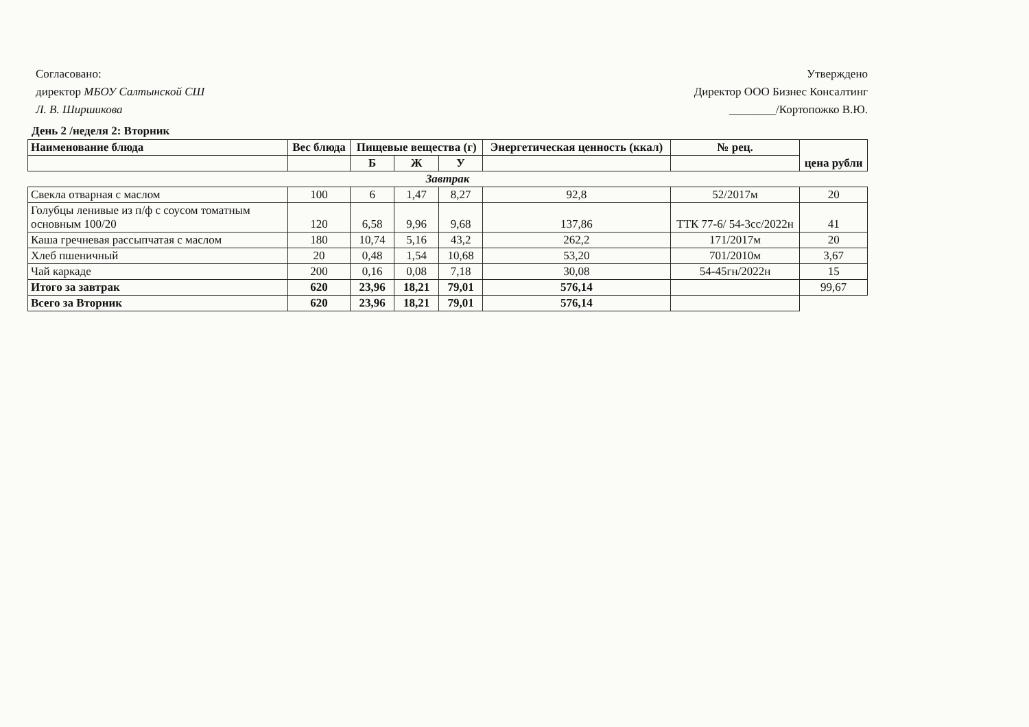Согласовано:
директор МБОУ Салтынской СШ
Л. В. Ширшикова
Утверждено
Директор ООО Бизнес Консалтинг
________/Кортопожко В.Ю.
День 2 /неделя 2: Вторник
| Наименование блюда | Вес блюда | Пищевые вещества (г) | | | Энергетическая ценность (ккал) | № рец. | цена рубли |
| --- | --- | --- | --- | --- | --- | --- | --- |
| | | Б | Ж | У | | | |
| Завтрак | | | | | | | |
| Свекла отварная с маслом | 100 | 6 | 1,47 | 8,27 | 92,8 | 52/2017м | 20 |
| Голубцы ленивые из п/ф с соусом томатным основным 100/20 | 120 | 6,58 | 9,96 | 9,68 | 137,86 | ТТК 77-6/ 54-3сс/2022н | 41 |
| Каша гречневая рассыпчатая с маслом | 180 | 10,74 | 5,16 | 43,2 | 262,2 | 171/2017м | 20 |
| Хлеб пшеничный | 20 | 0,48 | 1,54 | 10,68 | 53,20 | 701/2010м | 3,67 |
| Чай каркаде | 200 | 0,16 | 0,08 | 7,18 | 30,08 | 54-45гн/2022н | 15 |
| Итого за завтрак | 620 | 23,96 | 18,21 | 79,01 | 576,14 | | 99,67 |
| Всего за Вторник | 620 | 23,96 | 18,21 | 79,01 | 576,14 | | |